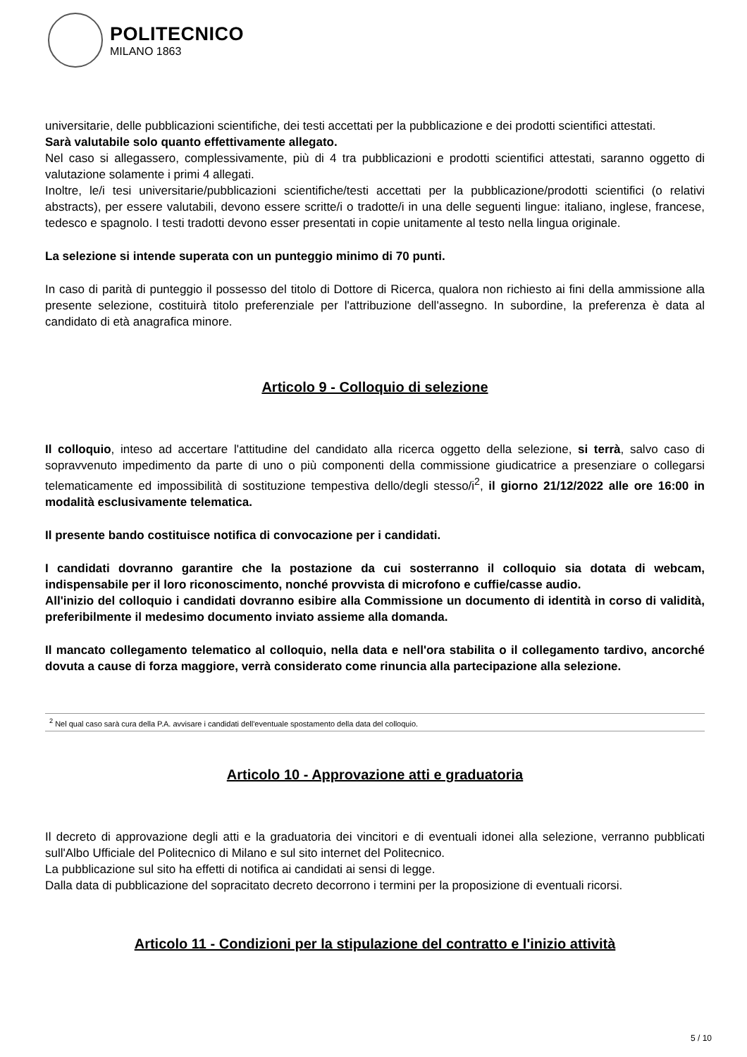POLITECNICO
MILANO 1863
universitarie, delle pubblicazioni scientifiche, dei testi accettati per la pubblicazione e dei prodotti scientifici attestati.
Sarà valutabile solo quanto effettivamente allegato.
Nel caso si allegassero, complessivamente, più di 4 tra pubblicazioni e prodotti scientifici attestati, saranno oggetto di valutazione solamente i primi 4 allegati.
Inoltre, le/i tesi universitarie/pubblicazioni scientifiche/testi accettati per la pubblicazione/prodotti scientifici (o relativi abstracts), per essere valutabili, devono essere scritte/i o tradotte/i in una delle seguenti lingue: italiano, inglese, francese, tedesco e spagnolo. I testi tradotti devono esser presentati in copie unitamente al testo nella lingua originale.
La selezione si intende superata con un punteggio minimo di 70 punti.
In caso di parità di punteggio il possesso del titolo di Dottore di Ricerca, qualora non richiesto ai fini della ammissione alla presente selezione, costituirà titolo preferenziale per l'attribuzione dell'assegno. In subordine, la preferenza è data al candidato di età anagrafica minore.
Articolo 9 - Colloquio di selezione
Il colloquio, inteso ad accertare l'attitudine del candidato alla ricerca oggetto della selezione, si terrà, salvo caso di sopravvenuto impedimento da parte di uno o più componenti della commissione giudicatrice a presenziare o collegarsi telematicamente ed impossibilità di sostituzione tempestiva dello/degli stesso/i<sup>2</sup>, il giorno 21/12/2022 alle ore 16:00 in modalità esclusivamente telematica.
Il presente bando costituisce notifica di convocazione per i candidati.
I candidati dovranno garantire che la postazione da cui sosterranno il colloquio sia dotata di webcam, indispensabile per il loro riconoscimento, nonché provvista di microfono e cuffie/casse audio.
All'inizio del colloquio i candidati dovranno esibire alla Commissione un documento di identità in corso di validità, preferibilmente il medesimo documento inviato assieme alla domanda.
Il mancato collegamento telematico al colloquio, nella data e nell'ora stabilita o il collegamento tardivo, ancorché dovuta a cause di forza maggiore, verrà considerato come rinuncia alla partecipazione alla selezione.
<sup>2</sup> Nel qual caso sarà cura della P.A. avvisare i candidati dell'eventuale spostamento della data del colloquio.
Articolo 10 - Approvazione atti e graduatoria
Il decreto di approvazione degli atti e la graduatoria dei vincitori e di eventuali idonei alla selezione, verranno pubblicati sull'Albo Ufficiale del Politecnico di Milano e sul sito internet del Politecnico.
La pubblicazione sul sito ha effetti di notifica ai candidati ai sensi di legge.
Dalla data di pubblicazione del sopracitato decreto decorrono i termini per la proposizione di eventuali ricorsi.
Articolo 11 - Condizioni per la stipulazione del contratto e l'inizio attività
5 / 10